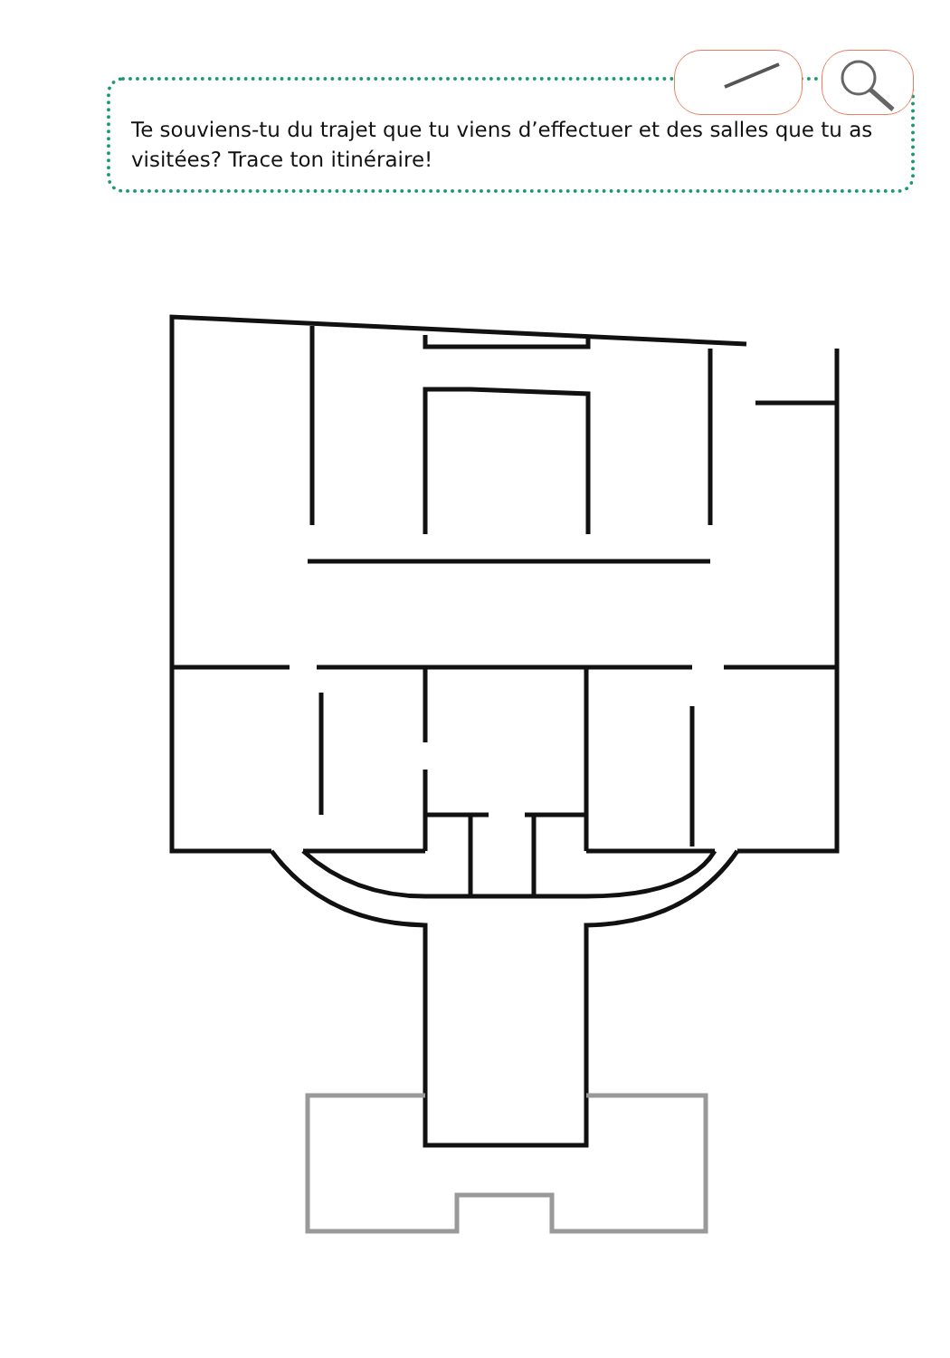Te souviens-tu du trajet que tu viens d’effectuer et des salles que tu as visitées? Trace ton itinéraire!